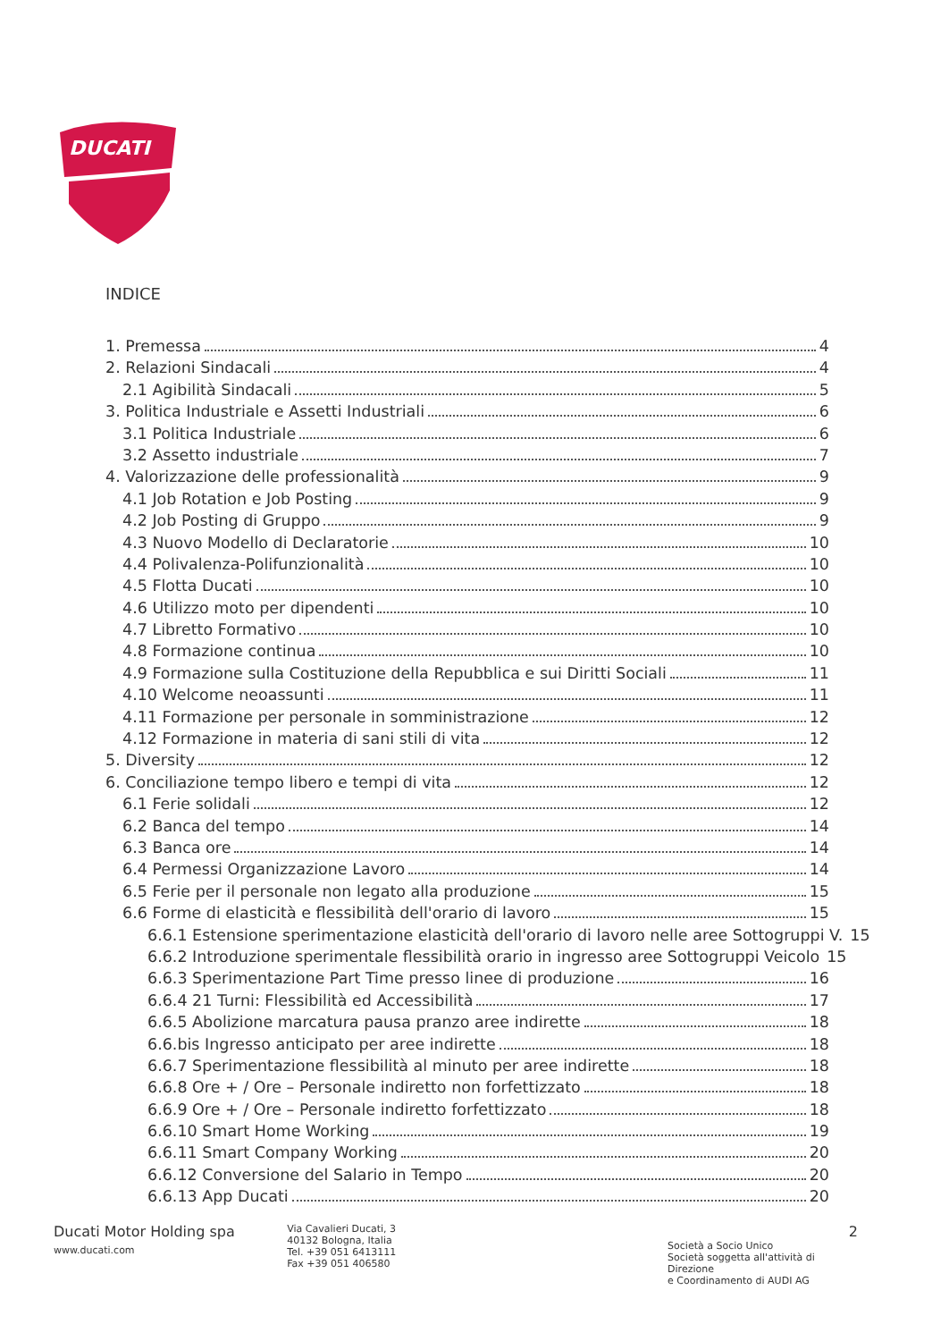DUCATI
INDICE
1. Premessa 4
2. Relazioni Sindacali 4
2.1 Agibilità Sindacali 5
3. Politica Industriale e Assetti Industriali 6
3.1 Politica Industriale 6
3.2 Assetto industriale 7
4. Valorizzazione delle professionalità 9
4.1 Job Rotation e Job Posting 9
4.2 Job Posting di Gruppo 9
4.3 Nuovo Modello di Declaratorie 10
4.4 Polivalenza-Polifunzionalità 10
4.5 Flotta Ducati 10
4.6 Utilizzo moto per dipendenti 10
4.7 Libretto Formativo 10
4.8 Formazione continua 10
4.9 Formazione sulla Costituzione della Repubblica e sui Diritti Sociali 11
4.10 Welcome neoassunti 11
4.11 Formazione per personale in somministrazione 12
4.12 Formazione in materia di sani stili di vita 12
5. Diversity 12
6. Conciliazione tempo libero e tempi di vita 12
6.1 Ferie solidali 12
6.2 Banca del tempo 14
6.3 Banca ore 14
6.4 Permessi Organizzazione Lavoro 14
6.5 Ferie per il personale non legato alla produzione 15
6.6 Forme di elasticità e flessibilità dell'orario di lavoro 15
6.6.1 Estensione sperimentazione elasticità dell'orario di lavoro nelle aree Sottogruppi V. 15
6.6.2 Introduzione sperimentale flessibilità orario in ingresso aree Sottogruppi Veicolo 15
6.6.3 Sperimentazione Part Time presso linee di produzione 16
6.6.4 21 Turni: Flessibilità ed Accessibilità 17
6.6.5 Abolizione marcatura pausa pranzo aree indirette 18
6.6.bis Ingresso anticipato per aree indirette 18
6.6.7 Sperimentazione flessibilità al minuto per aree indirette 18
6.6.8 Ore + / Ore – Personale indiretto non forfettizzato 18
6.6.9 Ore + / Ore – Personale indiretto forfettizzato 18
6.6.10 Smart Home Working 19
6.6.11 Smart Company Working 20
6.6.12 Conversione del Salario in Tempo 20
6.6.13 App Ducati 20
Ducati Motor Holding spa
www.ducati.com
Via Cavalieri Ducati, 3
40132 Bologna, Italia
Tel. +39 051 6413111
Fax +39 051 406580
2
Società a Socio Unico
Società soggetta all'attività di Direzione
e Coordinamento di AUDI AG